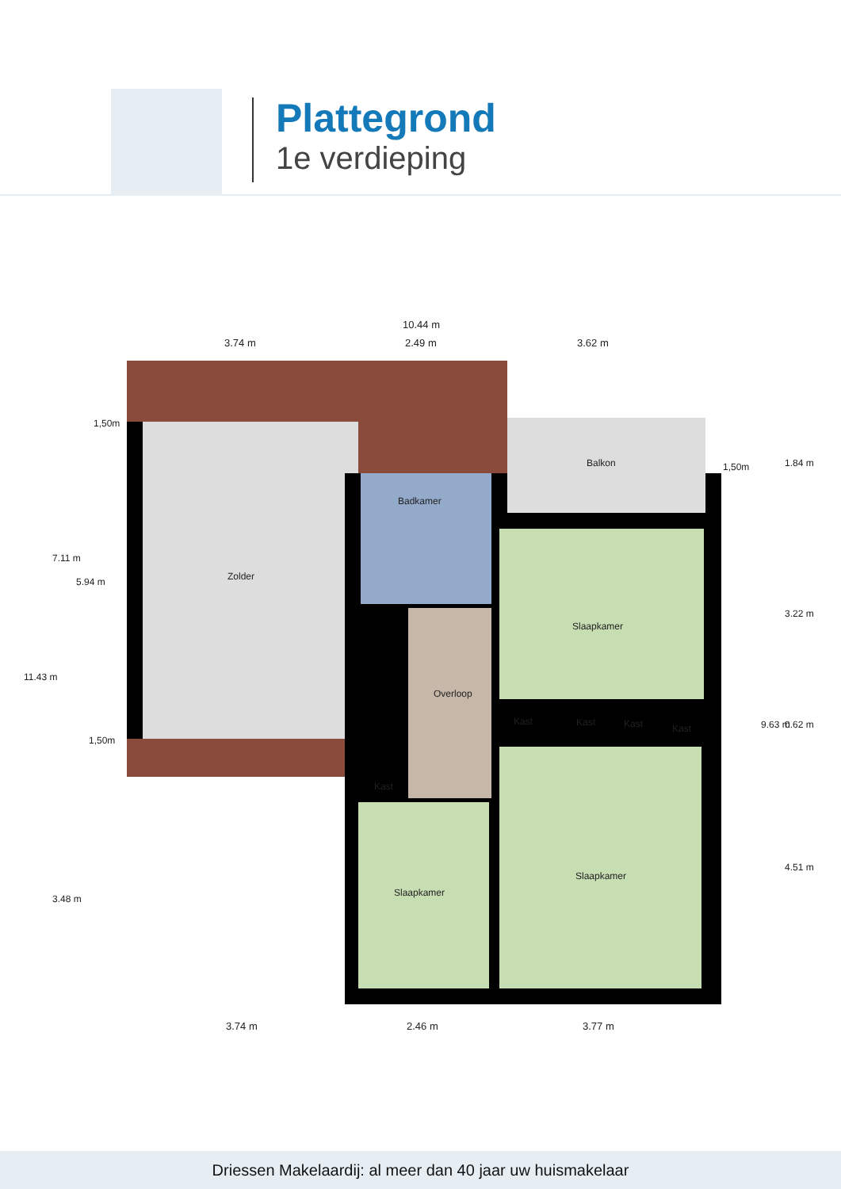Plattegrond
1e verdieping
10.44 m
3.74 m 2.49 m 3.62 m
1,50m
1,50m
1,50m
Balkon
Badkamer
Zolder
Slaapkamer
Overloop
Kast Kast Kast Kast
Kast
Slaapkamer
Slaapkamer
3.74 m 2.46 m 3.77 m
11.43 m
7.11 m
5.94 m
3.48 m
1.84 m
3.22 m
9.63 m 0.62 m
4.51 m
Driessen Makelaardij: al meer dan 40 jaar uw huismakelaar